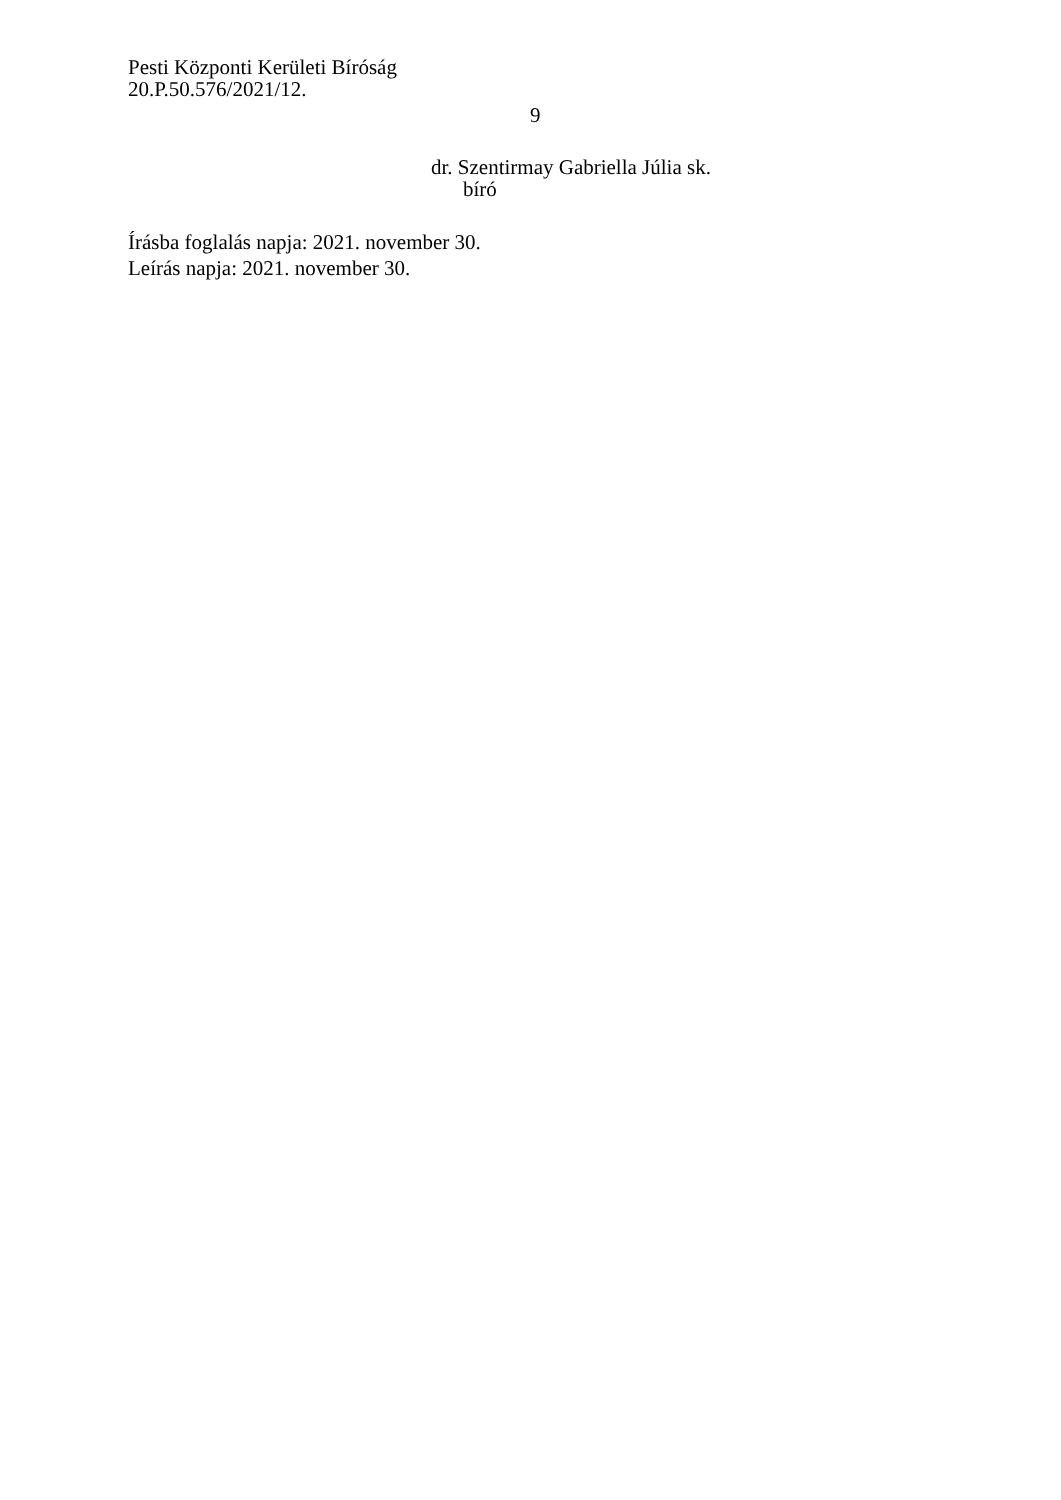Pesti Központi Kerületi Bíróság
20.P.50.576/2021/12.
9
dr. Szentirmay Gabriella Júlia sk.
bíró
Írásba foglalás napja: 2021. november 30.
Leírás napja: 2021. november 30.